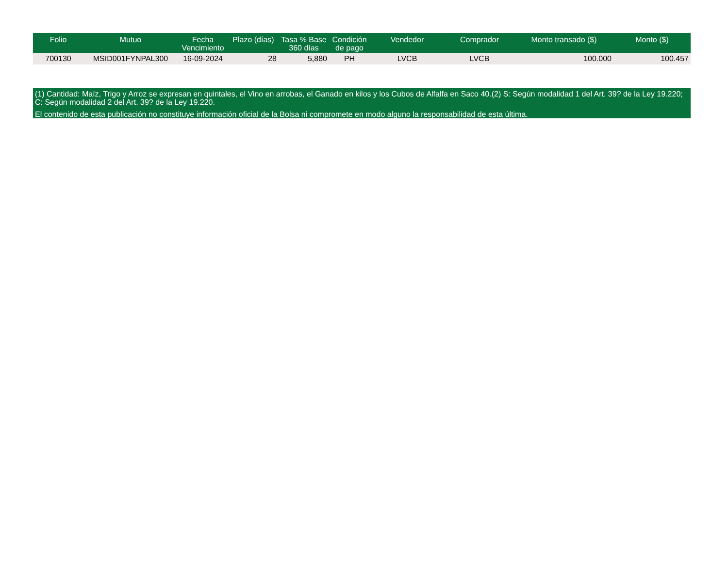| Folio | Mutuo | Fecha Vencimiento | Plazo (días) | Tasa % Base 360 días | Condición de pago | Vendedor | Comprador | Monto transado ($) | Monto ($) |
| --- | --- | --- | --- | --- | --- | --- | --- | --- | --- |
| 700130 | MSID001FYNPAL300 | 16-09-2024 | 28 | 5,880 | PH | LVCB | LVCB | 100.000 | 100.457 |
(1) Cantidad: Maíz, Trigo y Arroz se expresan en quintales, el Vino en arrobas, el Ganado en kilos y los Cubos de Alfalfa en Saco 40.(2) S: Según modalidad 1 del Art. 39? de la Ley 19.220; C: Según modalidad 2 del Art. 39? de la Ley 19.220.
El contenido de esta publicación no constituye información oficial de la Bolsa ni compromete en modo alguno la responsabilidad de esta última.